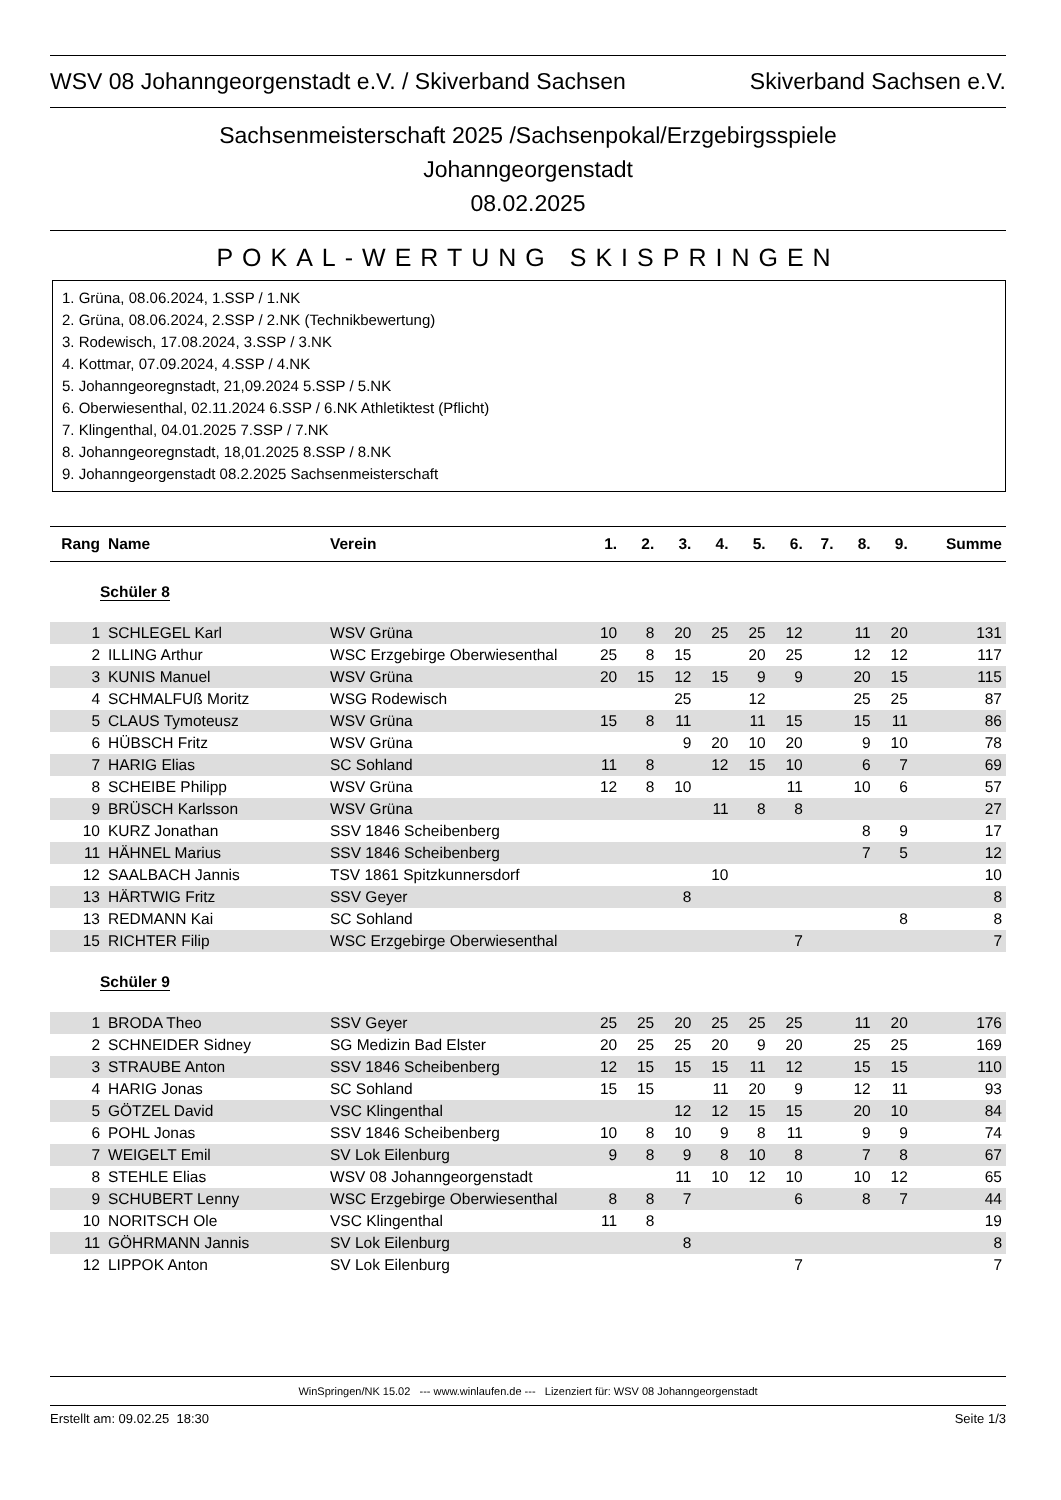WSV 08 Johanngeorgenstadt e.V. / Skiverband Sachsen Skiverband Sachsen e.V.
Sachsenmeisterschaft 2025 /Sachsenpokal/Erzgebirgsspiele
Johanngeorgenstadt
08.02.2025
POKAL-WERTUNG SKISPRINGEN
1. Grüna, 08.06.2024, 1.SSP / 1.NK
2. Grüna, 08.06.2024, 2.SSP / 2.NK (Technikbewertung)
3. Rodewisch, 17.08.2024, 3.SSP / 3.NK
4. Kottmar, 07.09.2024, 4.SSP / 4.NK
5. Johanngeoregnstadt, 21,09.2024 5.SSP / 5.NK
6. Oberwiesenthal, 02.11.2024 6.SSP / 6.NK Athletiktest (Pflicht)
7. Klingenthal, 04.01.2025 7.SSP / 7.NK
8. Johanngeoregnstadt, 18,01.2025 8.SSP / 8.NK
9. Johanngeorgenstadt 08.2.2025 Sachsenmeisterschaft
| Rang | Name | Verein | 1. | 2. | 3. | 4. | 5. | 6. | 7. | 8. | 9. | Summe |
| --- | --- | --- | --- | --- | --- | --- | --- | --- | --- | --- | --- | --- |
| Schüler 8 | | | | | | | | | | | | |
| 1 | SCHLEGEL Karl | WSV Grüna | 10 | 8 | 20 | 25 | 25 | 12 | | 11 | 20 | 131 |
| 2 | ILLING Arthur | WSC Erzgebirge Oberwiesenthal | 25 | 8 | 15 | | 20 | 25 | | 12 | 12 | 117 |
| 3 | KUNIS Manuel | WSV Grüna | 20 | 15 | 12 | 15 | 9 | 9 | | 20 | 15 | 115 |
| 4 | SCHMALFUß Moritz | WSG Rodewisch | | | 25 | | 12 | | | 25 | 25 | 87 |
| 5 | CLAUS Tymoteusz | WSV Grüna | 15 | 8 | 11 | | 11 | 15 | | 15 | 11 | 86 |
| 6 | HÜBSCH Fritz | WSV Grüna | | | 9 | 20 | 10 | 20 | | 9 | 10 | 78 |
| 7 | HARIG Elias | SC Sohland | 11 | 8 | | 12 | 15 | 10 | | 6 | 7 | 69 |
| 8 | SCHEIBE Philipp | WSV Grüna | 12 | 8 | 10 | | | 11 | | 10 | 6 | 57 |
| 9 | BRÜSCH Karlsson | WSV Grüna | | | | 11 | 8 | 8 | | | | 27 |
| 10 | KURZ Jonathan | SSV 1846 Scheibenberg | | | | | | | | 8 | 9 | 17 |
| 11 | HÄHNEL Marius | SSV 1846 Scheibenberg | | | | | | | | 7 | 5 | 12 |
| 12 | SAALBACH Jannis | TSV 1861 Spitzkunnersdorf | | | | 10 | | | | | | 10 |
| 13 | HÄRTWIG Fritz | SSV Geyer | | | 8 | | | | | | | 8 |
| 13 | REDMANN Kai | SC Sohland | | | | | | | | | 8 | 8 |
| 15 | RICHTER Filip | WSC Erzgebirge Oberwiesenthal | | | | | | 7 | | | | 7 |
| Schüler 9 | | | | | | | | | | | | |
| 1 | BRODA Theo | SSV Geyer | 25 | 25 | 20 | 25 | 25 | 25 | | 11 | 20 | 176 |
| 2 | SCHNEIDER Sidney | SG Medizin Bad Elster | 20 | 25 | 25 | 20 | 9 | 20 | | 25 | 25 | 169 |
| 3 | STRAUBE Anton | SSV 1846 Scheibenberg | 12 | 15 | 15 | 15 | 11 | 12 | | 15 | 15 | 110 |
| 4 | HARIG Jonas | SC Sohland | 15 | 15 | | 11 | 20 | 9 | | 12 | 11 | 93 |
| 5 | GÖTZEL David | VSC Klingenthal | | | 12 | 12 | 15 | 15 | | 20 | 10 | 84 |
| 6 | POHL Jonas | SSV 1846 Scheibenberg | 10 | 8 | 10 | 9 | 8 | 11 | | 9 | 9 | 74 |
| 7 | WEIGELT Emil | SV Lok Eilenburg | 9 | 8 | 9 | 8 | 10 | 8 | | 7 | 8 | 67 |
| 8 | STEHLE Elias | WSV 08 Johanngeorgenstadt | | | 11 | 10 | 12 | 10 | | 10 | 12 | 65 |
| 9 | SCHUBERT Lenny | WSC Erzgebirge Oberwiesenthal | 8 | 8 | 7 | | | 6 | | 8 | 7 | 44 |
| 10 | NORITSCH Ole | VSC Klingenthal | 11 | 8 | | | | | | | | 19 |
| 11 | GÖHRMANN Jannis | SV Lok Eilenburg | | | 8 | | | | | | | 8 |
| 12 | LIPPOK Anton | SV Lok Eilenburg | | | | | | 7 | | | | 7 |
WinSpringen/NK 15.02 --- www.winlaufen.de --- Lizenziert für: WSV 08 Johanngeorgenstadt
Erstellt am: 09.02.25 18:30 Seite 1/3